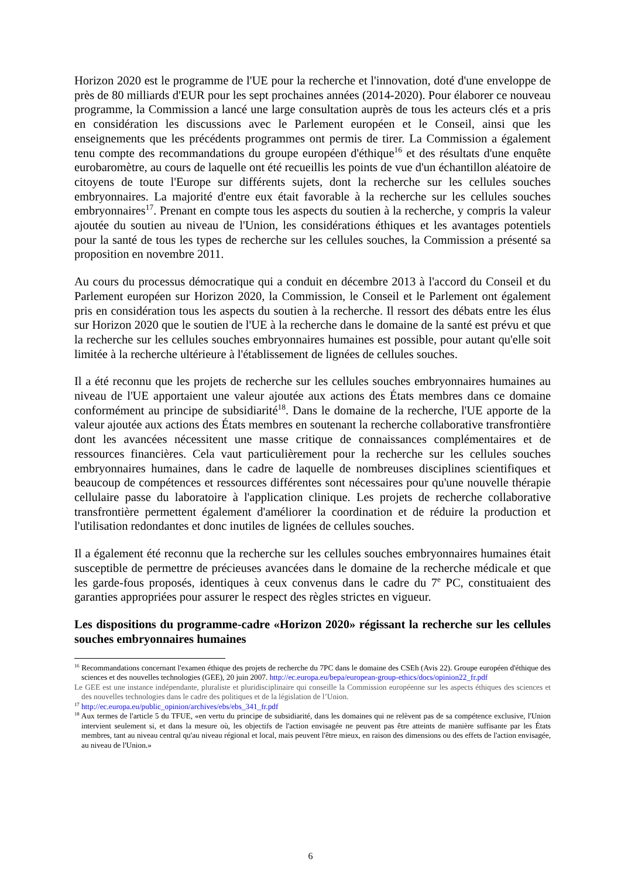Horizon 2020 est le programme de l'UE pour la recherche et l'innovation, doté d'une enveloppe de près de 80 milliards d'EUR pour les sept prochaines années (2014-2020). Pour élaborer ce nouveau programme, la Commission a lancé une large consultation auprès de tous les acteurs clés et a pris en considération les discussions avec le Parlement européen et le Conseil, ainsi que les enseignements que les précédents programmes ont permis de tirer. La Commission a également tenu compte des recommandations du groupe européen d'éthique<sup>16</sup> et des résultats d'une enquête eurobaromètre, au cours de laquelle ont été recueillis les points de vue d'un échantillon aléatoire de citoyens de toute l'Europe sur différents sujets, dont la recherche sur les cellules souches embryonnaires. La majorité d'entre eux était favorable à la recherche sur les cellules souches embryonnaires<sup>17</sup>. Prenant en compte tous les aspects du soutien à la recherche, y compris la valeur ajoutée du soutien au niveau de l'Union, les considérations éthiques et les avantages potentiels pour la santé de tous les types de recherche sur les cellules souches, la Commission a présenté sa proposition en novembre 2011.
Au cours du processus démocratique qui a conduit en décembre 2013 à l'accord du Conseil et du Parlement européen sur Horizon 2020, la Commission, le Conseil et le Parlement ont également pris en considération tous les aspects du soutien à la recherche. Il ressort des débats entre les élus sur Horizon 2020 que le soutien de l'UE à la recherche dans le domaine de la santé est prévu et que la recherche sur les cellules souches embryonnaires humaines est possible, pour autant qu'elle soit limitée à la recherche ultérieure à l'établissement de lignées de cellules souches.
Il a été reconnu que les projets de recherche sur les cellules souches embryonnaires humaines au niveau de l'UE apportaient une valeur ajoutée aux actions des États membres dans ce domaine conformément au principe de subsidiarité<sup>18</sup>. Dans le domaine de la recherche, l'UE apporte de la valeur ajoutée aux actions des États membres en soutenant la recherche collaborative transfrontière dont les avancées nécessitent une masse critique de connaissances complémentaires et de ressources financières. Cela vaut particulièrement pour la recherche sur les cellules souches embryonnaires humaines, dans le cadre de laquelle de nombreuses disciplines scientifiques et beaucoup de compétences et ressources différentes sont nécessaires pour qu'une nouvelle thérapie cellulaire passe du laboratoire à l'application clinique. Les projets de recherche collaborative transfrontière permettent également d'améliorer la coordination et de réduire la production et l'utilisation redondantes et donc inutiles de lignées de cellules souches.
Il a également été reconnu que la recherche sur les cellules souches embryonnaires humaines était susceptible de permettre de précieuses avancées dans le domaine de la recherche médicale et que les garde-fous proposés, identiques à ceux convenus dans le cadre du 7<sup>e</sup> PC, constituaient des garanties appropriées pour assurer le respect des règles strictes en vigueur.
Les dispositions du programme-cadre «Horizon 2020» régissant la recherche sur les cellules souches embryonnaires humaines
<sup>16</sup> Recommandations concernant l'examen éthique des projets de recherche du 7PC dans le domaine des CSEh (Avis 22). Groupe européen d'éthique des sciences et des nouvelles technologies (GEE), 20 juin 2007. http://ec.europa.eu/bepa/european-group-ethics/docs/opinion22_fr.pdf
Le GEE est une instance indépendante, pluraliste et pluridisciplinaire qui conseille la Commission européenne sur les aspects éthiques des sciences et des nouvelles technologies dans le cadre des politiques et de la législation de l’Union.
<sup>17</sup> http://ec.europa.eu/public_opinion/archives/ebs/ebs_341_fr.pdf
<sup>18</sup> Aux termes de l'article 5 du TFUE, «en vertu du principe de subsidiarité, dans les domaines qui ne relèvent pas de sa compétence exclusive, l'Union intervient seulement si, et dans la mesure où, les objectifs de l'action envisagée ne peuvent pas être atteints de manière suffisante par les États membres, tant au niveau central qu'au niveau régional et local, mais peuvent l'être mieux, en raison des dimensions ou des effets de l'action envisagée, au niveau de l'Union.»
6